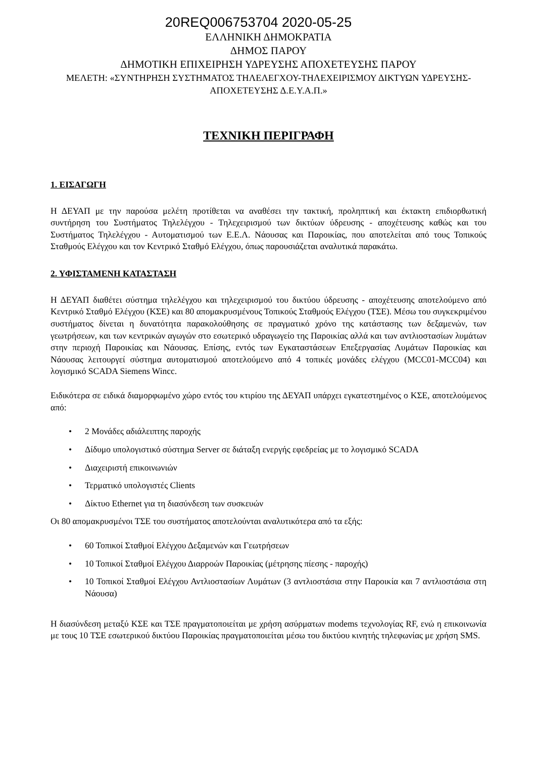20REQ006753704 2020-05-25
ΕΛΛΗΝΙΚΗ ΔΗΜΟΚΡΑΤΙΑ
ΔΗΜΟΣ ΠΑΡΟΥ
ΔΗΜΟΤΙΚΗ ΕΠΙΧΕΙΡΗΣΗ ΥΔΡΕΥΣΗΣ ΑΠΟΧΕΤΕΥΣΗΣ ΠΑΡΟΥ
ΜΕΛΕΤΗ: «ΣΥΝΤΗΡΗΣΗ ΣΥΣΤΗΜΑΤΟΣ ΤΗΛΕΛΕΓΧΟΥ-ΤΗΛΕΧΕΙΡΙΣΜΟΥ ΔΙΚΤΥΩΝ ΥΔΡΕΥΣΗΣ-ΑΠΟΧΕΤΕΥΣΗΣ Δ.Ε.Υ.Α.Π.»
ΤΕΧΝΙΚΗ ΠΕΡΙΓΡΑΦΗ
1. ΕΙΣΑΓΩΓΗ
Η ΔΕΥΑΠ με την παρούσα μελέτη προτίθεται να αναθέσει την τακτική, προληπτική και έκτακτη επιδιορθωτική συντήρηση του Συστήματος Τηλελέγχου - Τηλεχειρισμού των δικτύων ύδρευσης - αποχέτευσης καθώς και του Συστήματος Τηλελέγχου - Αυτοματισμού των Ε.Ε.Λ. Νάουσας και Παροικίας, που αποτελείται από τους Τοπικούς Σταθμούς Ελέγχου και τον Κεντρικό Σταθμό Ελέγχου, όπως παρουσιάζεται αναλυτικά παρακάτω.
2. ΥΦΙΣΤΑΜΕΝΗ ΚΑΤΑΣΤΑΣΗ
Η ΔΕΥΑΠ διαθέτει σύστημα τηλελέγχου και τηλεχειρισμού του δικτύου ύδρευσης - αποχέτευσης αποτελούμενο από Κεντρικό Σταθμό Ελέγχου (ΚΣΕ) και 80 απομακρυσμένους Τοπικούς Σταθμούς Ελέγχου (ΤΣΕ). Μέσω του συγκεκριμένου συστήματος δίνεται η δυνατότητα παρακολούθησης σε πραγματικό χρόνο της κατάστασης των δεξαμενών, των γεωτρήσεων, και των κεντρικών αγωγών στο εσωτερικό υδραγωγείο της Παροικίας αλλά και των αντλιοστασίων λυμάτων στην περιοχή Παροικίας και Νάουσας. Επίσης, εντός των Εγκαταστάσεων Επεξεργασίας Λυμάτων Παροικίας και Νάουσας λειτουργεί σύστημα αυτοματισμού αποτελούμενο από 4 τοπικές μονάδες ελέγχου (MCC01-MCC04) και λογισμικό SCADA Siemens Wincc.
Ειδικότερα σε ειδικά διαμορφωμένο χώρο εντός του κτιρίου της ΔΕΥΑΠ υπάρχει εγκατεστημένος ο ΚΣΕ, αποτελούμενος από:
• 2 Μονάδες αδιάλειπτης παροχής
• Δίδυμο υπολογιστικό σύστημα Server σε διάταξη ενεργής εφεδρείας με το λογισμικό SCADA
• Διαχειριστή επικοινωνιών
• Τερματικό υπολογιστές Clients
• Δίκτυο Ethernet για τη διασύνδεση των συσκευών
Οι 80 απομακρυσμένοι ΤΣΕ του συστήματος αποτελούνται αναλυτικότερα από τα εξής:
• 60 Τοπικοί Σταθμοί Ελέγχου Δεξαμενών και Γεωτρήσεων
• 10 Τοπικοί Σταθμοί Ελέγχου Διαρροών Παροικίας (μέτρησης πίεσης - παροχής)
• 10 Τοπικοί Σταθμοί Ελέγχου Αντλιοστασίων Λυμάτων (3 αντλιοστάσια στην Παροικία και 7 αντλιοστάσια στη Νάουσα)
Η διασύνδεση μεταξύ ΚΣΕ και ΤΣΕ πραγματοποιείται με χρήση ασύρματων modems τεχνολογίας RF, ενώ η επικοινωνία με τους 10 ΤΣΕ εσωτερικού δικτύου Παροικίας πραγματοποιείται μέσω του δικτύου κινητής τηλεφωνίας με χρήση SMS.